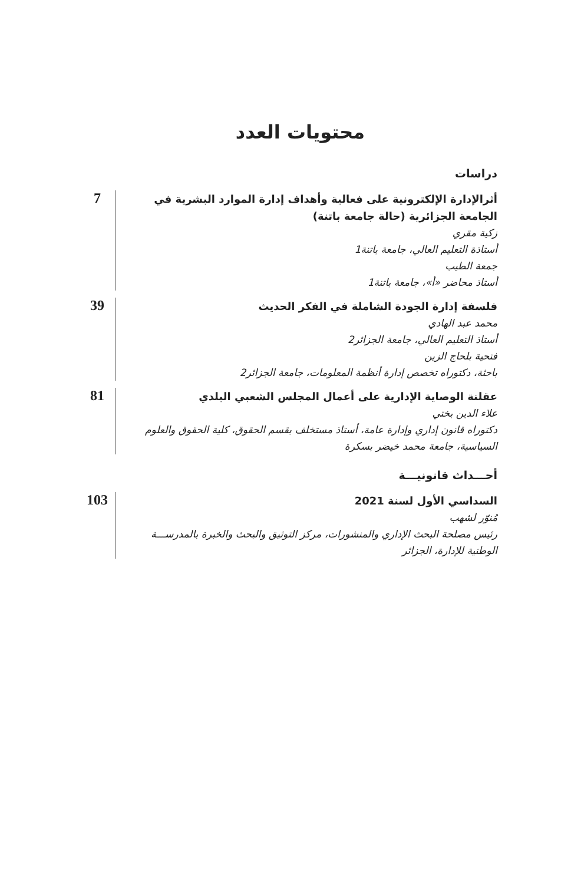محتويات العدد
دراسات
أثرالإدارة الإلكترونية على فعالية وأهداف إدارة الموارد البشرية في الجامعة الجزائرية (حالة جامعة باتنة)
زكية مقري
أستاذة التعليم العالي، جامعة باتنة1
جمعة الطيب
أستاذ محاضر «أ»، جامعة باتنة1
7
فلسفة إدارة الجودة الشاملة في الفكر الحديث
محمد عبد الهادي
أستاذ التعليم العالي، جامعة الجزائر2
فتحية بلحاج الزين
باحثة، دكتوراه تخصص إدارة أنظمة المعلومات، جامعة الجزائر2
39
عقلنة الوصاية الإدارية على أعمال المجلس الشعبي البلدي
علاء الدين بختي
دكتوراه قانون إداري وإدارة عامة، أستاذ مستخلف بقسم الحقوق، كلية الحقوق والعلوم السياسية، جامعة محمد خيضر بسكرة
81
أحـــداث قانونيـــة
السداسي الأول لسنة 2021
مُنوّر لشهب
رئيس مصلحة البحث الإداري والمنشورات، مركز التوثيق والبحث والخبرة بالمدرســـة الوطنية للإدارة، الجزائر
103